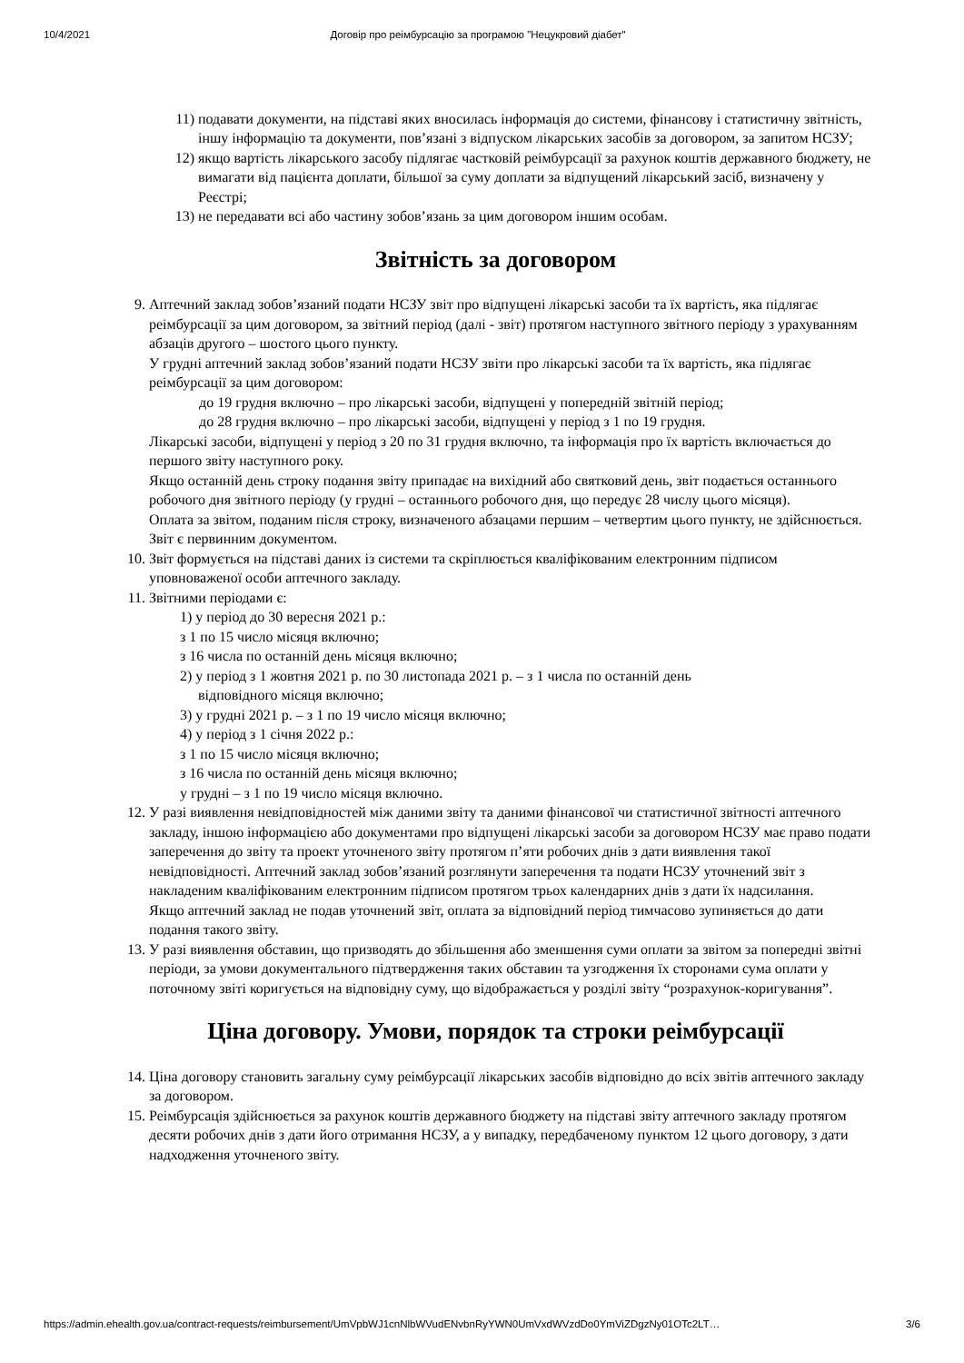10/4/2021 Договір про реімбурсацію за програмою "Нецукровий діабет"
11)
подавати документи, на підставі яких вносилась інформація до системи, фінансову і статистичну звітність, іншу інформацію та документи, пов’язані з відпуском лікарських засобів за договором, за запитом НСЗУ;
12)
якщо вартість лікарського засобу підлягає частковій реімбурсації за рахунок коштів державного бюджету, не вимагати від пацієнта доплати, більшої за суму доплати за відпущений лікарський засіб, визначену у Реєстрі;
13)
не передавати всі або частину зобов’язань за цим договором іншим особам.
Звітність за договором
9. Аптечний заклад зобов’язаний подати НСЗУ звіт про відпущені лікарські засоби та їх вартість, яка підлягає реімбурсації за цим договором, за звітний період (далі - звіт) протягом наступного звітного періоду з урахуванням абзаців другого – шостого цього пункту.
У грудні аптечний заклад зобов’язаний подати НСЗУ звіти про лікарські засоби та їх вартість, яка підлягає реімбурсації за цим договором:
до 19 грудня включно – про лікарські засоби, відпущені у попередній звітній період;
до 28 грудня включно – про лікарські засоби, відпущені у період з 1 по 19 грудня.
Лікарські засоби, відпущені у період з 20 по 31 грудня включно, та інформація про їх вартість включається до першого звіту наступного року.
Якщо останній день строку подання звіту припадає на вихідний або святковий день, звіт подається останнього робочого дня звітного періоду (у грудні – останнього робочого дня, що передує 28 числу цього місяця).
Оплата за звітом, поданим після строку, визначеного абзацами першим – четвертим цього пункту, не здійснюється.
Звіт є первинним документом.
10. Звіт формується на підставі даних із системи та скріплюється кваліфікованим електронним підписом уповноваженої особи аптечного закладу.
11. Звітними періодами є:
1) у період до 30 вересня 2021 р.:
з 1 по 15 число місяця включно;
з 16 числа по останній день місяця включно;
2) у період з 1 жовтня 2021 р. по 30 листопада 2021 р. – з 1 числа по останній день
відповідного місяця включно;
3) у грудні 2021 р. – з 1 по 19 число місяця включно;
4) у період з 1 січня 2022 р.:
з 1 по 15 число місяця включно;
з 16 числа по останній день місяця включно;
у грудні – з 1 по 19 число місяця включно.
12. У разі виявлення невідповідностей між даними звіту та даними фінансової чи статистичної звітності аптечного закладу, іншою інформацією або документами про відпущені лікарські засоби за договором НСЗУ має право подати заперечення до звіту та проект уточненого звіту протягом п’яти робочих днів з дати виявлення такої невідповідності. Аптечний заклад зобов’язаний розглянути заперечення та подати НСЗУ уточнений звіт з накладеним кваліфікованим електронним підписом протягом трьох календарних днів з дати їх надсилання.
Якщо аптечний заклад не подав уточнений звіт, оплата за відповідний період тимчасово зупиняється до дати подання такого звіту.
13. У разі виявлення обставин, що призводять до збільшення або зменшення суми оплати за звітом за попередні звітні періоди, за умови документального підтвердження таких обставин та узгодження їх сторонами сума оплати у поточному звіті коригується на відповідну суму, що відображається у розділі звіту “розрахунок-коригування”.
Ціна договору. Умови, порядок та строки реімбурсації
14. Ціна договору становить загальну суму реімбурсації лікарських засобів відповідно до всіх звітів аптечного закладу за договором.
15. Реімбурсація здійснюється за рахунок коштів державного бюджету на підставі звіту аптечного закладу протягом десяти робочих днів з дати його отримання НСЗУ, а у випадку, передбаченому пунктом 12 цього договору, з дати надходження уточненого звіту.
https://admin.ehealth.gov.ua/contract-requests/reimbursement/UmVpbWJ1cnNlbWVudENvbnRyYWN0UmVxdWVzdDo0YmViZDgzNy01OTc2LT… 3/6